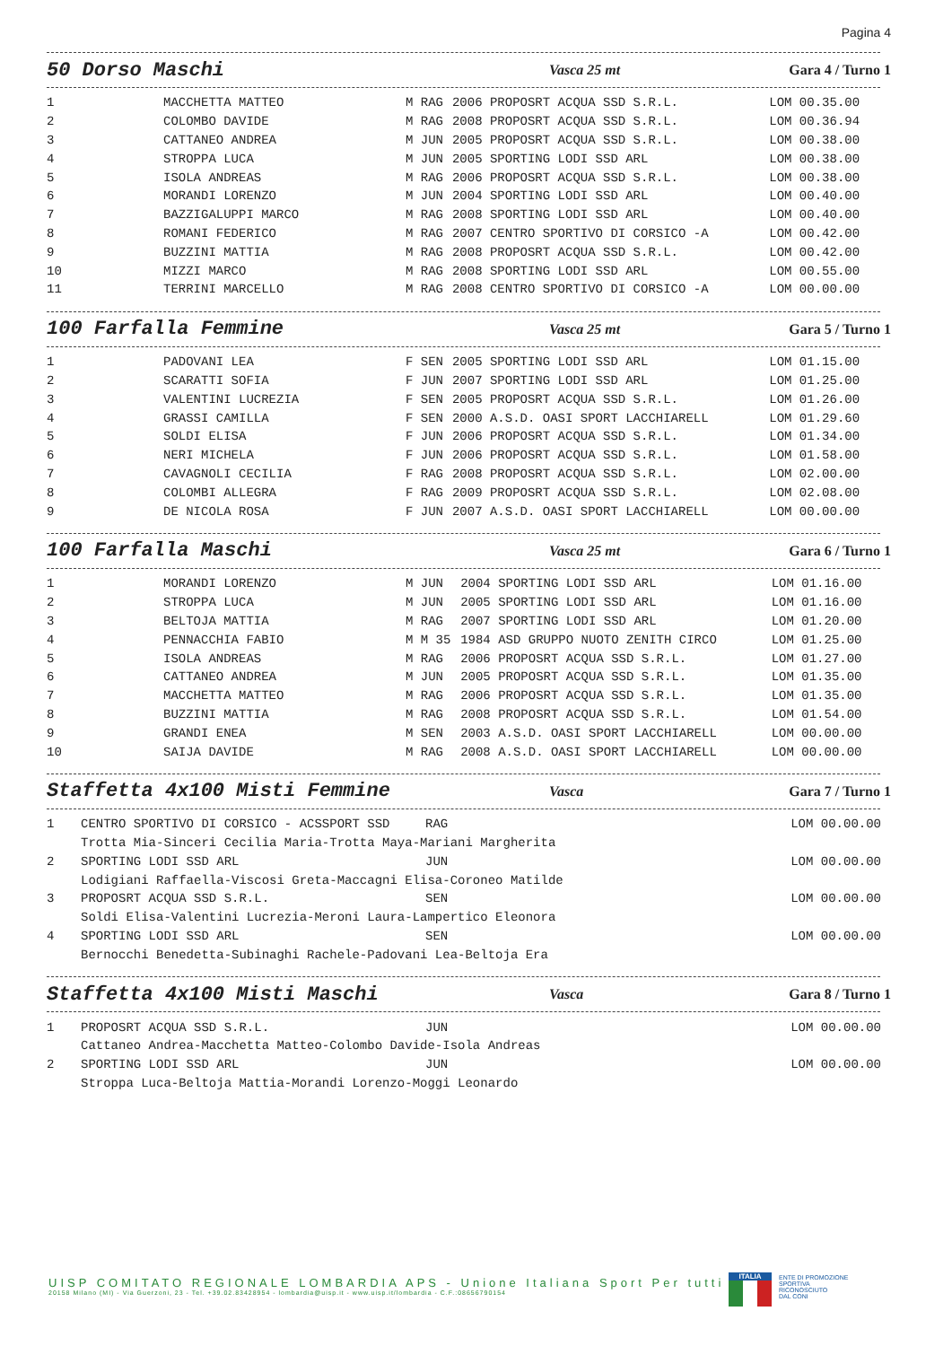Pagina 4
50 Dorso Maschi Vasca 25 mt Gara 4 / Turno 1
| 1 | MACCHETTA MATTEO | M RAG | 2006 PROPOSRT ACQUA SSD S.R.L. | LOM 00.35.00 |
| 2 | COLOMBO DAVIDE | M RAG | 2008 PROPOSRT ACQUA SSD S.R.L. | LOM 00.36.94 |
| 3 | CATTANEO ANDREA | M JUN | 2005 PROPOSRT ACQUA SSD S.R.L. | LOM 00.38.00 |
| 4 | STROPPA LUCA | M JUN | 2005 SPORTING LODI SSD ARL | LOM 00.38.00 |
| 5 | ISOLA ANDREAS | M RAG | 2006 PROPOSRT ACQUA SSD S.R.L. | LOM 00.38.00 |
| 6 | MORANDI LORENZO | M JUN | 2004 SPORTING LODI SSD ARL | LOM 00.40.00 |
| 7 | BAZZIGALUPPI MARCO | M RAG | 2008 SPORTING LODI SSD ARL | LOM 00.40.00 |
| 8 | ROMANI FEDERICO | M RAG | 2007 CENTRO SPORTIVO DI CORSICO -A | LOM 00.42.00 |
| 9 | BUZZINI MATTIA | M RAG | 2008 PROPOSRT ACQUA SSD S.R.L. | LOM 00.42.00 |
| 10 | MIZZI MARCO | M RAG | 2008 SPORTING LODI SSD ARL | LOM 00.55.00 |
| 11 | TERRINI MARCELLO | M RAG | 2008 CENTRO SPORTIVO DI CORSICO -A | LOM 00.00.00 |
100 Farfalla Femmine Vasca 25 mt Gara 5 / Turno 1
| 1 | PADOVANI LEA | F SEN | 2005 SPORTING LODI SSD ARL | LOM 01.15.00 |
| 2 | SCARATTI SOFIA | F JUN | 2007 SPORTING LODI SSD ARL | LOM 01.25.00 |
| 3 | VALENTINI LUCREZIA | F SEN | 2005 PROPOSRT ACQUA SSD S.R.L. | LOM 01.26.00 |
| 4 | GRASSI CAMILLA | F SEN | 2000 A.S.D. OASI SPORT LACCHIARELL | LOM 01.29.60 |
| 5 | SOLDI ELISA | F JUN | 2006 PROPOSRT ACQUA SSD S.R.L. | LOM 01.34.00 |
| 6 | NERI MICHELA | F JUN | 2006 PROPOSRT ACQUA SSD S.R.L. | LOM 01.58.00 |
| 7 | CAVAGNOLI CECILIA | F RAG | 2008 PROPOSRT ACQUA SSD S.R.L. | LOM 02.00.00 |
| 8 | COLOMBI ALLEGRA | F RAG | 2009 PROPOSRT ACQUA SSD S.R.L. | LOM 02.08.00 |
| 9 | DE NICOLA ROSA | F JUN | 2007 A.S.D. OASI SPORT LACCHIARELL | LOM 00.00.00 |
100 Farfalla Maschi Vasca 25 mt Gara 6 / Turno 1
| 1 | MORANDI LORENZO | M JUN | 2004 SPORTING LODI SSD ARL | LOM 01.16.00 |
| 2 | STROPPA LUCA | M JUN | 2005 SPORTING LODI SSD ARL | LOM 01.16.00 |
| 3 | BELTOJA MATTIA | M RAG | 2007 SPORTING LODI SSD ARL | LOM 01.20.00 |
| 4 | PENNACCHIA FABIO | M M 35 | 1984 ASD GRUPPO NUOTO ZENITH CIRCO | LOM 01.25.00 |
| 5 | ISOLA ANDREAS | M RAG | 2006 PROPOSRT ACQUA SSD S.R.L. | LOM 01.27.00 |
| 6 | CATTANEO ANDREA | M JUN | 2005 PROPOSRT ACQUA SSD S.R.L. | LOM 01.35.00 |
| 7 | MACCHETTA MATTEO | M RAG | 2006 PROPOSRT ACQUA SSD S.R.L. | LOM 01.35.00 |
| 8 | BUZZINI MATTIA | M RAG | 2008 PROPOSRT ACQUA SSD S.R.L. | LOM 01.54.00 |
| 9 | GRANDI ENEA | M SEN | 2003 A.S.D. OASI SPORT LACCHIARELL | LOM 00.00.00 |
| 10 | SAIJA DAVIDE | M RAG | 2008 A.S.D. OASI SPORT LACCHIARELL | LOM 00.00.00 |
Staffetta 4x100 Misti Femmine Vasca Gara 7 / Turno 1
| 1 | CENTRO SPORTIVO DI CORSICO - ACSSPORT SSD | RAG | LOM 00.00.00 |
| | Trotta Mia-Sinceri Cecilia Maria-Trotta Maya-Mariani Margherita | | |
| 2 | SPORTING LODI SSD ARL | JUN | LOM 00.00.00 |
| | Lodigiani Raffaella-Viscosi Greta-Maccagni Elisa-Coroneo Matilde | | |
| 3 | PROPOSRT ACQUA SSD S.R.L. | SEN | LOM 00.00.00 |
| | Soldi Elisa-Valentini Lucrezia-Meroni Laura-Lampertico Eleonora | | |
| 4 | SPORTING LODI SSD ARL | SEN | LOM 00.00.00 |
| | Bernocchi Benedetta-Subinaghi Rachele-Padovani Lea-Beltoja Era | | |
Staffetta 4x100 Misti Maschi Vasca Gara 8 / Turno 1
| 1 | PROPOSRT ACQUA SSD S.R.L. | JUN | LOM 00.00.00 |
| | Cattaneo Andrea-Macchetta Matteo-Colombo Davide-Isola Andreas | | |
| 2 | SPORTING LODI SSD ARL | JUN | LOM 00.00.00 |
| | Stroppa Luca-Beltoja Mattia-Morandi Lorenzo-Moggi Leonardo | | |
UISP COMITATO REGIONALE LOMBARDIA APS - Unione Italiana Sport Per tutti
20158 Milano (MI) - Via Guerzoni, 23 - Tel. +39.02.83428954 - lombardia@uisp.it - www.uisp.it/lombardia - C.F.:08656790154
ITALIA
ENTE DI PROMOZIONE
SPORTIVA
RICONOSCIUTO
DAL CONI